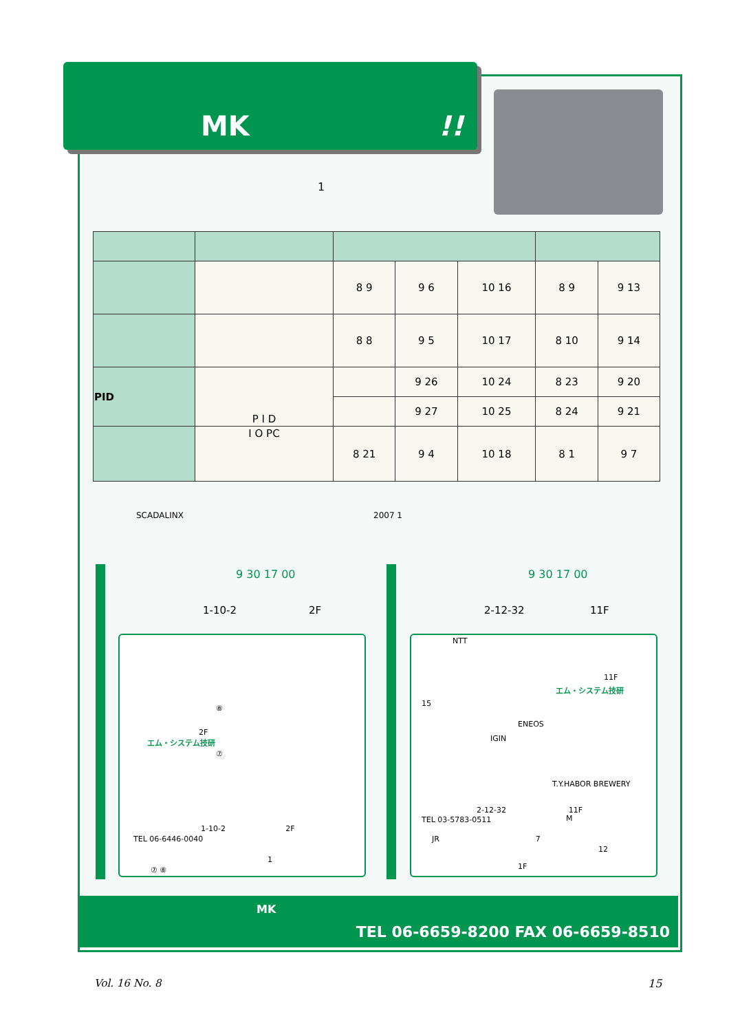MK !!
1
| | | 8 9 | 9 6 | 10 16 | 8 9 | 9 13 |
| | | 8 8 | 9 5 | 10 17 | 8 10 | 9 14 |
| PID | P I D | | 9 26 | 10 24 | 8 23 | 9 20 |
| | | | 9 27 | 10 25 | 8 24 | 9 21 |
| | I O PC | 8 21 | 9 4 | 10 18 | 8 1 | 9 7 |
SCADALINX 2007 1
9 30 17 00 9 30 17 00
1-10-2 2F 2-12-32 11F
2F
エム・システム技研
⑧
⑦
1-10-2 2F
TEL 06-6446-0040
1
⑦ ⑧
NTT
15
11F
エム・システム技研
ENEOS
IGIN
T.Y.HABOR BREWERY
M
2-12-32 11F
TEL 03-5783-0511
JR 7
12
1F
MK
TEL 06-6659-8200 FAX 06-6659-8510
Vol. 16 No. 8 15